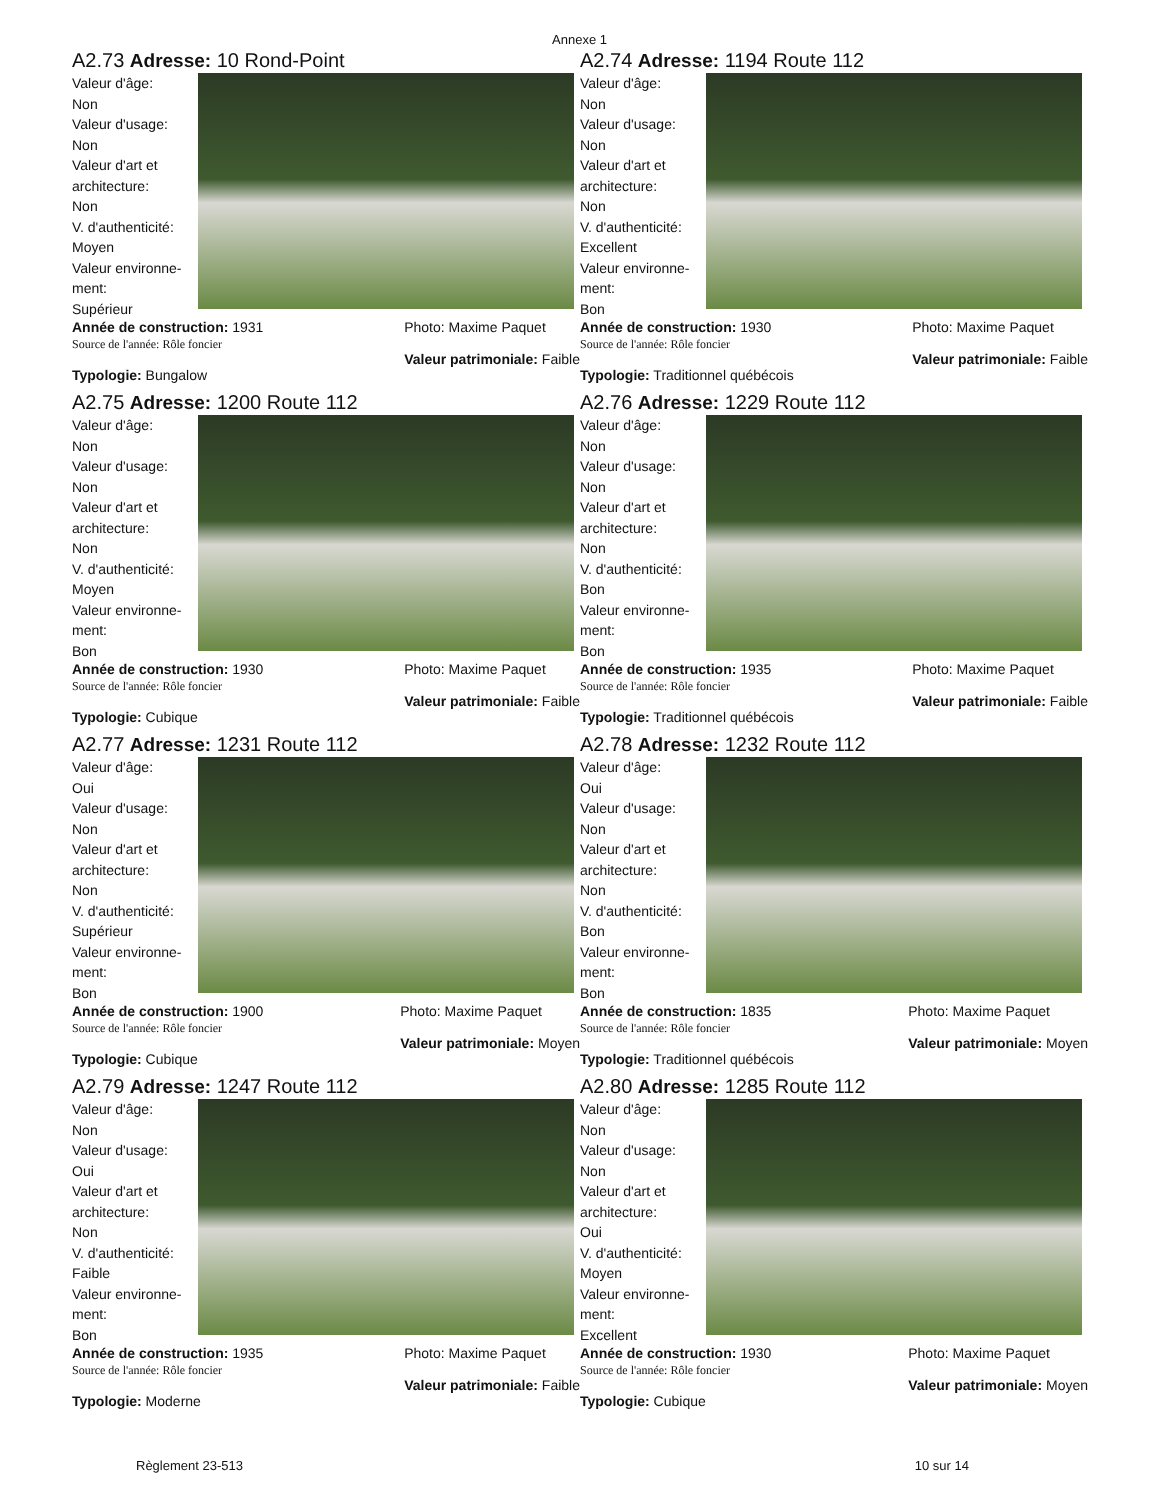Annexe 1
A2.73 Adresse: 10 Rond-Point
Valeur d'âge:
Non
Valeur d'usage:
Non
Valeur d'art et architecture:
Non
V. d'authenticité:
Moyen
Valeur environne-ment:
Supérieur
Année de construction: 1931
Source de l'année: Rôle foncier Photo: Maxime Paquet
Valeur patrimoniale: Faible
Typologie: Bungalow
A2.74 Adresse: 1194 Route 112
Valeur d'âge:
Non
Valeur d'usage:
Non
Valeur d'art et architecture:
Non
V. d'authenticité:
Excellent
Valeur environne-ment:
Bon
Année de construction: 1930
Source de l'année: Rôle foncier Photo: Maxime Paquet
Valeur patrimoniale: Faible
Typologie: Traditionnel québécois
A2.75 Adresse: 1200 Route 112
Valeur d'âge:
Non
Valeur d'usage:
Non
Valeur d'art et architecture:
Non
V. d'authenticité:
Moyen
Valeur environne-ment:
Bon
Année de construction: 1930
Source de l'année: Rôle foncier Photo: Maxime Paquet
Valeur patrimoniale: Faible
Typologie: Cubique
A2.76 Adresse: 1229 Route 112
Valeur d'âge:
Non
Valeur d'usage:
Non
Valeur d'art et architecture:
Non
V. d'authenticité:
Bon
Valeur environne-ment:
Bon
Année de construction: 1935
Source de l'année: Rôle foncier Photo: Maxime Paquet
Valeur patrimoniale: Faible
Typologie: Traditionnel québécois
A2.77 Adresse: 1231 Route 112
Valeur d'âge:
Oui
Valeur d'usage:
Non
Valeur d'art et architecture:
Non
V. d'authenticité:
Supérieur
Valeur environne-ment:
Bon
Année de construction: 1900
Source de l'année: Rôle foncier Photo: Maxime Paquet
Valeur patrimoniale: Moyen
Typologie: Cubique
A2.78 Adresse: 1232 Route 112
Valeur d'âge:
Oui
Valeur d'usage:
Non
Valeur d'art et architecture:
Non
V. d'authenticité:
Bon
Valeur environne-ment:
Bon
Année de construction: 1835
Source de l'année: Rôle foncier Photo: Maxime Paquet
Valeur patrimoniale: Moyen
Typologie: Traditionnel québécois
A2.79 Adresse: 1247 Route 112
Valeur d'âge:
Non
Valeur d'usage:
Oui
Valeur d'art et architecture:
Non
V. d'authenticité:
Faible
Valeur environne-ment:
Bon
Année de construction: 1935
Source de l'année: Rôle foncier Photo: Maxime Paquet
Valeur patrimoniale: Faible
Typologie: Moderne
A2.80 Adresse: 1285 Route 112
Valeur d'âge:
Non
Valeur d'usage:
Non
Valeur d'art et architecture:
Oui
V. d'authenticité:
Moyen
Valeur environne-ment:
Excellent
Année de construction: 1930
Source de l'année: Rôle foncier Photo: Maxime Paquet
Valeur patrimoniale: Moyen
Typologie: Cubique
Règlement 23-513 10 sur 14